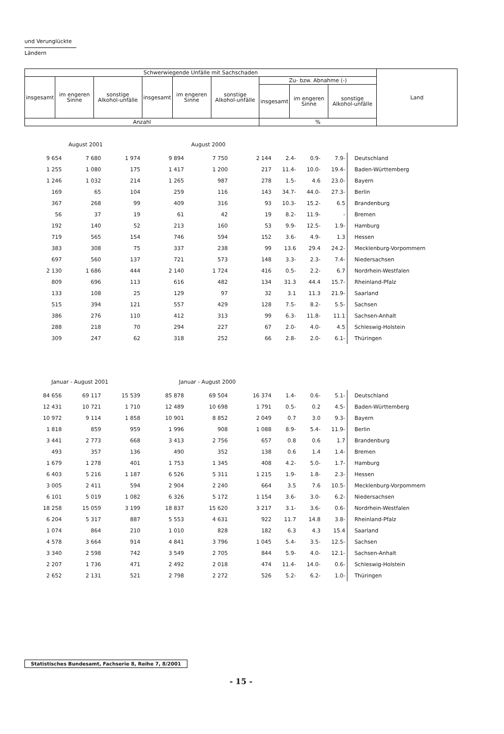und Verunglückte
Ländern
| Schwerwiegende Unfälle mit Sachschaden | | | | | | | | | Land |
| --- | --- | --- | --- | --- | --- | --- | --- | --- | --- |
| insgesamt | im engeren Sinne | sonstige Alkohol-unfälle | insgesamt | im engeren Sinne | sonstige Alkohol-unfälle | Zu- bzw. Abnahme (-) | | | |
| | | | | | | insgesamt | im engeren Sinne | sonstige Alkohol-unfälle | |
| Anzahl | | | | | | % | | | |
| August 2001 | | | August 2000 | | | | | | |
| 9 654 | 7 680 | 1 974 | 9 894 | 7 750 | 2 144 | 2.4- | 0.9- | 7.9- | Deutschland |
| 1 255 | 1 080 | 175 | 1 417 | 1 200 | 217 | 11.4- | 10.0- | 19.4- | Baden-Württemberg |
| 1 246 | 1 032 | 214 | 1 265 | 987 | 278 | 1.5- | 4.6 | 23.0- | Bayern |
| 169 | 65 | 104 | 259 | 116 | 143 | 34.7- | 44.0- | 27.3- | Berlin |
| 367 | 268 | 99 | 409 | 316 | 93 | 10.3- | 15.2- | 6.5 | Brandenburg |
| 56 | 37 | 19 | 61 | 42 | 19 | 8.2- | 11.9- | - | Bremen |
| 192 | 140 | 52 | 213 | 160 | 53 | 9.9- | 12.5- | 1.9- | Hamburg |
| 719 | 565 | 154 | 746 | 594 | 152 | 3.6- | 4.9- | 1.3 | Hessen |
| 383 | 308 | 75 | 337 | 238 | 99 | 13.6 | 29.4 | 24.2- | Mecklenburg-Vorpommern |
| 697 | 560 | 137 | 721 | 573 | 148 | 3.3- | 2.3- | 7.4- | Niedersachsen |
| 2 130 | 1 686 | 444 | 2 140 | 1 724 | 416 | 0.5- | 2.2- | 6.7 | Nordrhein-Westfalen |
| 809 | 696 | 113 | 616 | 482 | 134 | 31.3 | 44.4 | 15.7- | Rheinland-Pfalz |
| 133 | 108 | 25 | 129 | 97 | 32 | 3.1 | 11.3 | 21.9- | Saarland |
| 515 | 394 | 121 | 557 | 429 | 128 | 7.5- | 8.2- | 5.5- | Sachsen |
| 386 | 276 | 110 | 412 | 313 | 99 | 6.3- | 11.8- | 11.1 | Sachsen-Anhalt |
| 288 | 218 | 70 | 294 | 227 | 67 | 2.0- | 4.0- | 4.5 | Schleswig-Holstein |
| 309 | 247 | 62 | 318 | 252 | 66 | 2.8- | 2.0- | 6.1- | Thüringen |
| Januar - August 2001 | | | Januar - August 2000 | | | | | | |
| 84 656 | 69 117 | 15 539 | 85 878 | 69 504 | 16 374 | 1.4- | 0.6- | 5.1- | Deutschland |
| 12 431 | 10 721 | 1 710 | 12 489 | 10 698 | 1 791 | 0.5- | 0.2 | 4.5- | Baden-Württemberg |
| 10 972 | 9 114 | 1 858 | 10 901 | 8 852 | 2 049 | 0.7 | 3.0 | 9.3- | Bayern |
| 1 818 | 859 | 959 | 1 996 | 908 | 1 088 | 8.9- | 5.4- | 11.9- | Berlin |
| 3 441 | 2 773 | 668 | 3 413 | 2 756 | 657 | 0.8 | 0.6 | 1.7 | Brandenburg |
| 493 | 357 | 136 | 490 | 352 | 138 | 0.6 | 1.4 | 1.4- | Bremen |
| 1 679 | 1 278 | 401 | 1 753 | 1 345 | 408 | 4.2- | 5.0- | 1.7- | Hamburg |
| 6 403 | 5 216 | 1 187 | 6 526 | 5 311 | 1 215 | 1.9- | 1.8- | 2.3- | Hessen |
| 3 005 | 2 411 | 594 | 2 904 | 2 240 | 664 | 3.5 | 7.6 | 10.5- | Mecklenburg-Vorpommern |
| 6 101 | 5 019 | 1 082 | 6 326 | 5 172 | 1 154 | 3.6- | 3.0- | 6.2- | Niedersachsen |
| 18 258 | 15 059 | 3 199 | 18 837 | 15 620 | 3 217 | 3.1- | 3.6- | 0.6- | Nordrhein-Westfalen |
| 6 204 | 5 317 | 887 | 5 553 | 4 631 | 922 | 11.7 | 14.8 | 3.8- | Rheinland-Pfalz |
| 1 074 | 864 | 210 | 1 010 | 828 | 182 | 6.3 | 4.3 | 15.4 | Saarland |
| 4 578 | 3 664 | 914 | 4 841 | 3 796 | 1 045 | 5.4- | 3.5- | 12.5- | Sachsen |
| 3 340 | 2 598 | 742 | 3 549 | 2 705 | 844 | 5.9- | 4.0- | 12.1- | Sachsen-Anhalt |
| 2 207 | 1 736 | 471 | 2 492 | 2 018 | 474 | 11.4- | 14.0- | 0.6- | Schleswig-Holstein |
| 2 652 | 2 131 | 521 | 2 798 | 2 272 | 526 | 5.2- | 6.2- | 1.0- | Thüringen |
Statistisches Bundesamt, Fachserie 8, Reihe 7, 8/2001
- 15 -